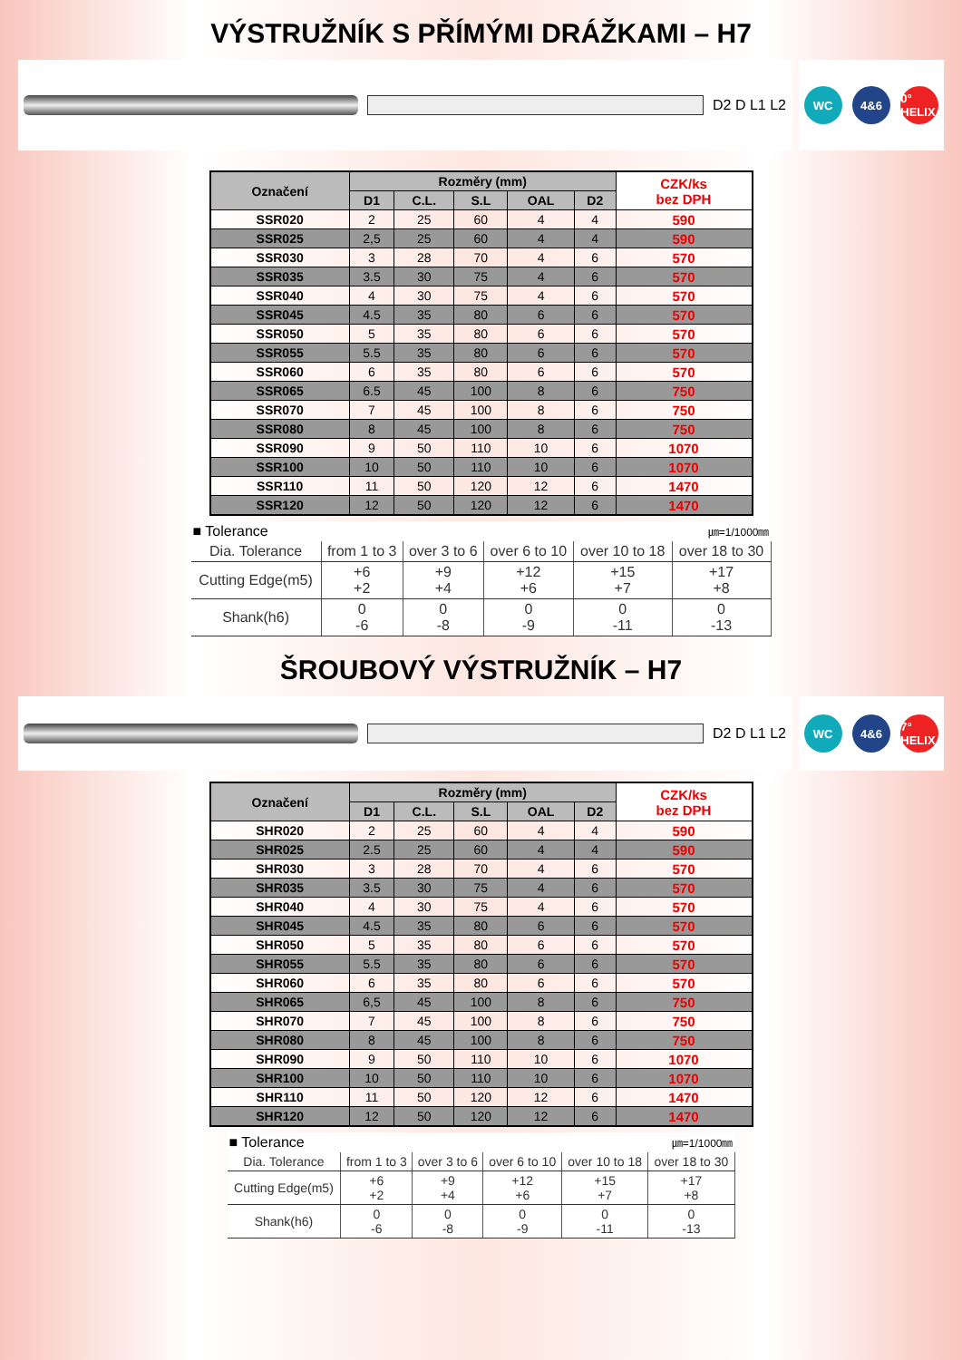VÝSTRUŽNÍK S PŘÍMÝMI DRÁŽKAMI – H7
D2 D L1 L2
WC 4&6
0° HELIX
| Označení | Rozměry (mm) | | | | | CZK/ks bez DPH |
| --- | --- | --- | --- | --- | --- | --- |
| | D1 | C.L. | S.L | OAL | D2 | |
| SSR020 | 2 | 25 | 60 | 4 | 4 | 590 |
| SSR025 | 2,5 | 25 | 60 | 4 | 4 | 590 |
| SSR030 | 3 | 28 | 70 | 4 | 6 | 570 |
| SSR035 | 3.5 | 30 | 75 | 4 | 6 | 570 |
| SSR040 | 4 | 30 | 75 | 4 | 6 | 570 |
| SSR045 | 4.5 | 35 | 80 | 6 | 6 | 570 |
| SSR050 | 5 | 35 | 80 | 6 | 6 | 570 |
| SSR055 | 5.5 | 35 | 80 | 6 | 6 | 570 |
| SSR060 | 6 | 35 | 80 | 6 | 6 | 570 |
| SSR065 | 6.5 | 45 | 100 | 8 | 6 | 750 |
| SSR070 | 7 | 45 | 100 | 8 | 6 | 750 |
| SSR080 | 8 | 45 | 100 | 8 | 6 | 750 |
| SSR090 | 9 | 50 | 110 | 10 | 6 | 1070 |
| SSR100 | 10 | 50 | 110 | 10 | 6 | 1070 |
| SSR110 | 11 | 50 | 120 | 12 | 6 | 1470 |
| SSR120 | 12 | 50 | 120 | 12 | 6 | 1470 |
■ Tolerance ㎛=1/1000㎜
| Dia. Tolerance | from 1 to 3 | over 3 to 6 | over 6 to 10 | over 10 to 18 | over 18 to 30 |
| --- | --- | --- | --- | --- | --- |
| Cutting Edge(m5) | +6 +2 | +9 +4 | +12 +6 | +15 +7 | +17 +8 |
| Shank(h6) | 0 -6 | 0 -8 | 0 -9 | 0 -11 | 0 -13 |
ŠROUBOVÝ VÝSTRUŽNÍK – H7
D2 D L1 L2
WC 4&6
7° HELIX
| Označení | Rozměry (mm) | | | | | CZK/ks bez DPH |
| --- | --- | --- | --- | --- | --- | --- |
| | D1 | C.L. | S.L | OAL | D2 | |
| SHR020 | 2 | 25 | 60 | 4 | 4 | 590 |
| SHR025 | 2.5 | 25 | 60 | 4 | 4 | 590 |
| SHR030 | 3 | 28 | 70 | 4 | 6 | 570 |
| SHR035 | 3.5 | 30 | 75 | 4 | 6 | 570 |
| SHR040 | 4 | 30 | 75 | 4 | 6 | 570 |
| SHR045 | 4.5 | 35 | 80 | 6 | 6 | 570 |
| SHR050 | 5 | 35 | 80 | 6 | 6 | 570 |
| SHR055 | 5.5 | 35 | 80 | 6 | 6 | 570 |
| SHR060 | 6 | 35 | 80 | 6 | 6 | 570 |
| SHR065 | 6,5 | 45 | 100 | 8 | 6 | 750 |
| SHR070 | 7 | 45 | 100 | 8 | 6 | 750 |
| SHR080 | 8 | 45 | 100 | 8 | 6 | 750 |
| SHR090 | 9 | 50 | 110 | 10 | 6 | 1070 |
| SHR100 | 10 | 50 | 110 | 10 | 6 | 1070 |
| SHR110 | 11 | 50 | 120 | 12 | 6 | 1470 |
| SHR120 | 12 | 50 | 120 | 12 | 6 | 1470 |
■ Tolerance ㎛=1/1000㎜
| Dia. Tolerance | from 1 to 3 | over 3 to 6 | over 6 to 10 | over 10 to 18 | over 18 to 30 |
| --- | --- | --- | --- | --- | --- |
| Cutting Edge(m5) | +6 +2 | +9 +4 | +12 +6 | +15 +7 | +17 +8 |
| Shank(h6) | 0 -6 | 0 -8 | 0 -9 | 0 -11 | 0 -13 |